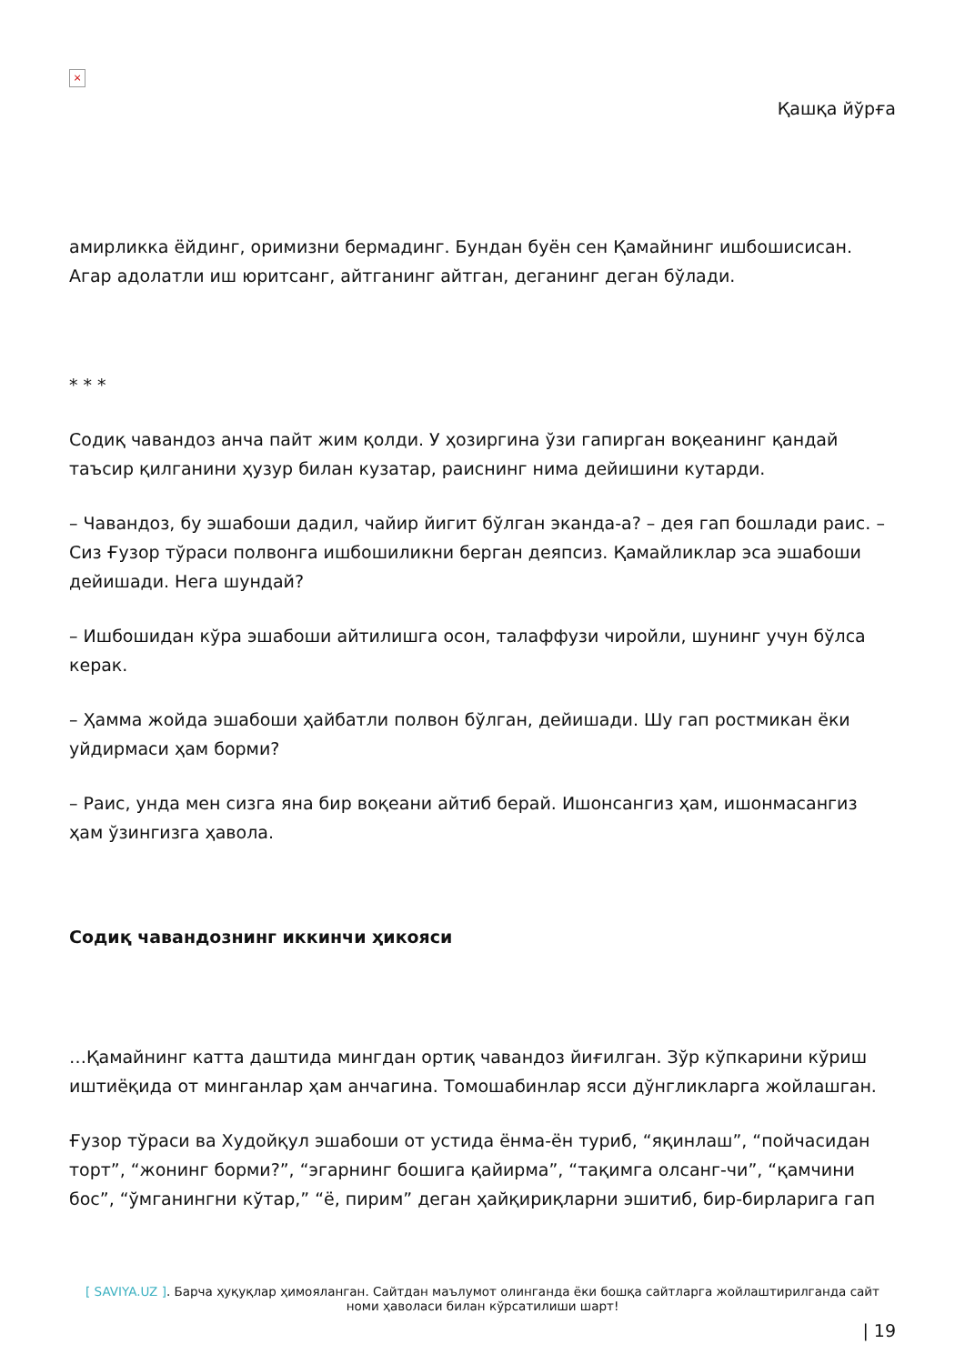×
Қашқа йўрға
амирликка ёйдинг, оримизни бермадинг. Бундан буён сен Қамайнинг ишбошисисан. Агар адолатли иш юритсанг, айтганинг айтган, деганинг деган бўлади.
* * *
Содиқ чавандоз анча пайт жим қолди. У ҳозиргина ўзи гапирган воқеанинг қандай таъсир қилганини ҳузур билан кузатар, раиснинг нима дейишини кутарди.
– Чавандоз, бу эшабоши дадил, чайир йигит бўлган экан­да-а? – дея гап бошлади раис. – Сиз Ғузор тўраси полвонга ишбошиликни берган деяпсиз. Қамайликлар эса эшабоши дейишади. Нега шундай?
– Ишбошидан кўра эшабоши айтилишга осон, талаффузи чиройли, шунинг учун бўлса керак.
– Ҳамма жойда эшабоши ҳайбатли полвон бўлган, дейишади. Шу гап ростмикан ёки уйдирмаси ҳам борми?
– Раис, унда мен сизга яна бир воқеани айтиб берай. Ишонсангиз ҳам, ишонмасангиз ҳам ўзингизга ҳавола.
Содиқ чавандознинг иккинчи ҳикояси
…Қамайнинг катта даштида мингдан ортиқ чавандоз йиғилган. Зўр кўпкарини кўриш иштиёқида от минганлар ҳам анчагина. Томошабинлар ясси дўнгликларга жойлашган.
Ғузор тўраси ва Худойқул эшабоши от устида ёнма-ён туриб, “яқинлаш”, “пойчасидан торт”, “жонинг борми?”, “эгарнинг бошига қайирма”, “тақимга олсанг-чи”, “қамчини бос”, “ўмганингни кўтар,” “ё, пирим” деган ҳайқириқларни эшитиб, бир-бирларига гап
[ SAVIYA.UZ ]. Барча ҳуқуқлар ҳимояланган. Сайтдан маълумот олинганда ёки бошқа сайтларга жойлаштирилганда сайт номи ҳаволаси билан кўрсатилиши шарт!
| 19